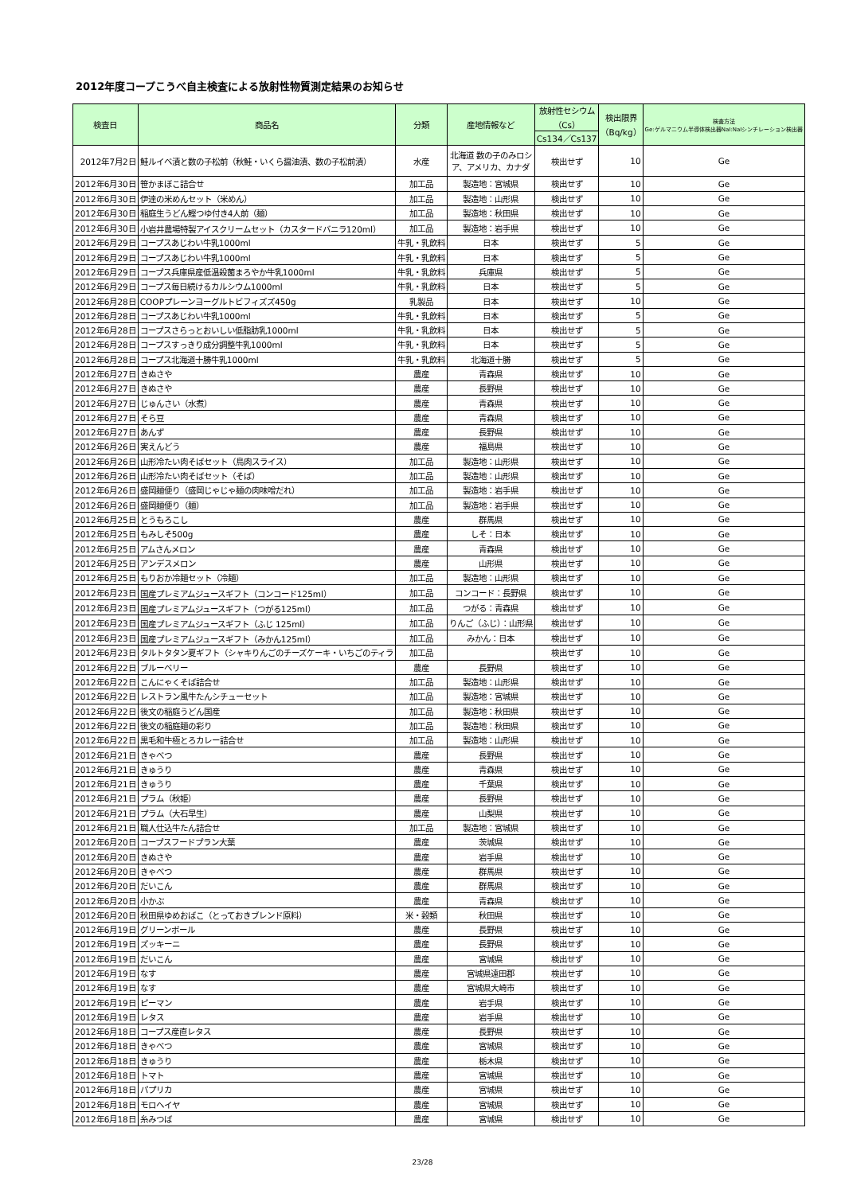2012年度コープこうべ自主検査による放射性物質測定結果のお知らせ
| 検査日 | 商品名 | 分類 | 産地情報など | 放射性セシウム （Cs） | 検出限界 （Bq/kg） | 検査方法 Ge:ゲルマニウム半導体検出器NaI:NaIシンチレーション検出器 |
| --- | --- | --- | --- | --- | --- | --- |
| | | | | Cs134／Cs137 | | |
| 2012年7月2日 | 鮭ルイベ漬と数の子松前（秋鮭・いくら醤油漬、数の子松前漬） | 水産 | 北海道 数の子のみロシア、アメリカ、カナダ | 検出せず | 10 | Ge |
| 2012年6月30日 | 笹かまぼこ詰合せ | 加工品 | 製造地：宮城県 | 検出せず | 10 | Ge |
| 2012年6月30日 | 伊達の米めんセット（米めん） | 加工品 | 製造地：山形県 | 検出せず | 10 | Ge |
| 2012年6月30日 | 稲庭生うどん鰹つゆ付き4人前（麺） | 加工品 | 製造地：秋田県 | 検出せず | 10 | Ge |
| 2012年6月30日 | 小岩井農場特製アイスクリームセット（カスタードバニラ120ml） | 加工品 | 製造地：岩手県 | 検出せず | 10 | Ge |
| 2012年6月29日 | コープスあじわい牛乳1000ml | 牛乳・乳飲料 | 日本 | 検出せず | 5 | Ge |
| 2012年6月29日 | コープスあじわい牛乳1000ml | 牛乳・乳飲料 | 日本 | 検出せず | 5 | Ge |
| 2012年6月29日 | コープス兵庫県産低温殺菌まろやか牛乳1000ml | 牛乳・乳飲料 | 兵庫県 | 検出せず | 5 | Ge |
| 2012年6月29日 | コープス毎日続けるカルシウム1000ml | 牛乳・乳飲料 | 日本 | 検出せず | 5 | Ge |
| 2012年6月28日 | COOPプレーンヨーグルトビフィズズ450g | 乳製品 | 日本 | 検出せず | 10 | Ge |
| 2012年6月28日 | コープスあじわい牛乳1000ml | 牛乳・乳飲料 | 日本 | 検出せず | 5 | Ge |
| 2012年6月28日 | コープスさらっとおいしい低脂肪乳1000ml | 牛乳・乳飲料 | 日本 | 検出せず | 5 | Ge |
| 2012年6月28日 | コープスすっきり成分調整牛乳1000ml | 牛乳・乳飲料 | 日本 | 検出せず | 5 | Ge |
| 2012年6月28日 | コープス北海道十勝牛乳1000ml | 牛乳・乳飲料 | 北海道十勝 | 検出せず | 5 | Ge |
| 2012年6月27日 | きぬさや | 農産 | 青森県 | 検出せず | 10 | Ge |
| 2012年6月27日 | きぬさや | 農産 | 長野県 | 検出せず | 10 | Ge |
| 2012年6月27日 | じゅんさい（水煮） | 農産 | 青森県 | 検出せず | 10 | Ge |
| 2012年6月27日 | そら豆 | 農産 | 青森県 | 検出せず | 10 | Ge |
| 2012年6月27日 | あんず | 農産 | 長野県 | 検出せず | 10 | Ge |
| 2012年6月26日 | 実えんどう | 農産 | 福島県 | 検出せず | 10 | Ge |
| 2012年6月26日 | 山形冷たい肉そばセット（鳥肉スライス） | 加工品 | 製造地：山形県 | 検出せず | 10 | Ge |
| 2012年6月26日 | 山形冷たい肉そばセット（そば） | 加工品 | 製造地：山形県 | 検出せず | 10 | Ge |
| 2012年6月26日 | 盛岡麺便り（盛岡じゃじゃ麺の肉味噌だれ） | 加工品 | 製造地：岩手県 | 検出せず | 10 | Ge |
| 2012年6月26日 | 盛岡麺便り（麺） | 加工品 | 製造地：岩手県 | 検出せず | 10 | Ge |
| 2012年6月25日 | とうもろこし | 農産 | 群馬県 | 検出せず | 10 | Ge |
| 2012年6月25日 | もみしそ500g | 農産 | しそ：日本 | 検出せず | 10 | Ge |
| 2012年6月25日 | アムさんメロン | 農産 | 青森県 | 検出せず | 10 | Ge |
| 2012年6月25日 | アンデスメロン | 農産 | 山形県 | 検出せず | 10 | Ge |
| 2012年6月25日 | もりおか冷麺セット（冷麺） | 加工品 | 製造地：山形県 | 検出せず | 10 | Ge |
| 2012年6月23日 | 国産プレミアムジュースギフト（コンコード125ml） | 加工品 | コンコード：長野県 | 検出せず | 10 | Ge |
| 2012年6月23日 | 国産プレミアムジュースギフト（つがる125ml） | 加工品 | つがる：青森県 | 検出せず | 10 | Ge |
| 2012年6月23日 | 国産プレミアムジュースギフト（ふじ 125ml） | 加工品 | りんご（ふじ）：山形県 | 検出せず | 10 | Ge |
| 2012年6月23日 | 国産プレミアムジュースギフト（みかん125ml） | 加工品 | みかん：日本 | 検出せず | 10 | Ge |
| 2012年6月23日 | タルトタタン夏ギフト（シャキりんごのチーズケーキ・いちごのティラ | 加工品 | | 検出せず | 10 | Ge |
| 2012年6月22日 | ブルーベリー | 農産 | 長野県 | 検出せず | 10 | Ge |
| 2012年6月22日 | こんにゃくそば詰合せ | 加工品 | 製造地：山形県 | 検出せず | 10 | Ge |
| 2012年6月22日 | レストラン風牛たんシチューセット | 加工品 | 製造地：宮城県 | 検出せず | 10 | Ge |
| 2012年6月22日 | 後文の稲庭うどん国産 | 加工品 | 製造地：秋田県 | 検出せず | 10 | Ge |
| 2012年6月22日 | 後文の稲庭麺の彩り | 加工品 | 製造地：秋田県 | 検出せず | 10 | Ge |
| 2012年6月22日 | 黒毛和牛極とろカレー詰合せ | 加工品 | 製造地：山形県 | 検出せず | 10 | Ge |
| 2012年6月21日 | きゃべつ | 農産 | 長野県 | 検出せず | 10 | Ge |
| 2012年6月21日 | きゅうり | 農産 | 青森県 | 検出せず | 10 | Ge |
| 2012年6月21日 | きゅうり | 農産 | 千葉県 | 検出せず | 10 | Ge |
| 2012年6月21日 | プラム（秋姫） | 農産 | 長野県 | 検出せず | 10 | Ge |
| 2012年6月21日 | プラム（大石早生） | 農産 | 山梨県 | 検出せず | 10 | Ge |
| 2012年6月21日 | 職人仕込牛たん詰合せ | 加工品 | 製造地：宮城県 | 検出せず | 10 | Ge |
| 2012年6月20日 | コープスフードプラン大葉 | 農産 | 茨城県 | 検出せず | 10 | Ge |
| 2012年6月20日 | きぬさや | 農産 | 岩手県 | 検出せず | 10 | Ge |
| 2012年6月20日 | きゃべつ | 農産 | 群馬県 | 検出せず | 10 | Ge |
| 2012年6月20日 | だいこん | 農産 | 群馬県 | 検出せず | 10 | Ge |
| 2012年6月20日 | 小かぶ | 農産 | 青森県 | 検出せず | 10 | Ge |
| 2012年6月20日 | 秋田県ゆめおばこ（とっておきブレンド原料） | 米・穀類 | 秋田県 | 検出せず | 10 | Ge |
| 2012年6月19日 | グリーンボール | 農産 | 長野県 | 検出せず | 10 | Ge |
| 2012年6月19日 | ズッキーニ | 農産 | 長野県 | 検出せず | 10 | Ge |
| 2012年6月19日 | だいこん | 農産 | 宮城県 | 検出せず | 10 | Ge |
| 2012年6月19日 | なす | 農産 | 宮城県遠田郡 | 検出せず | 10 | Ge |
| 2012年6月19日 | なす | 農産 | 宮城県大崎市 | 検出せず | 10 | Ge |
| 2012年6月19日 | ピーマン | 農産 | 岩手県 | 検出せず | 10 | Ge |
| 2012年6月19日 | レタス | 農産 | 岩手県 | 検出せず | 10 | Ge |
| 2012年6月18日 | コープス産直レタス | 農産 | 長野県 | 検出せず | 10 | Ge |
| 2012年6月18日 | きゃべつ | 農産 | 宮城県 | 検出せず | 10 | Ge |
| 2012年6月18日 | きゅうり | 農産 | 栃木県 | 検出せず | 10 | Ge |
| 2012年6月18日 | トマト | 農産 | 宮城県 | 検出せず | 10 | Ge |
| 2012年6月18日 | パプリカ | 農産 | 宮城県 | 検出せず | 10 | Ge |
| 2012年6月18日 | モロヘイヤ | 農産 | 宮城県 | 検出せず | 10 | Ge |
| 2012年6月18日 | 糸みつば | 農産 | 宮城県 | 検出せず | 10 | Ge |
23/28